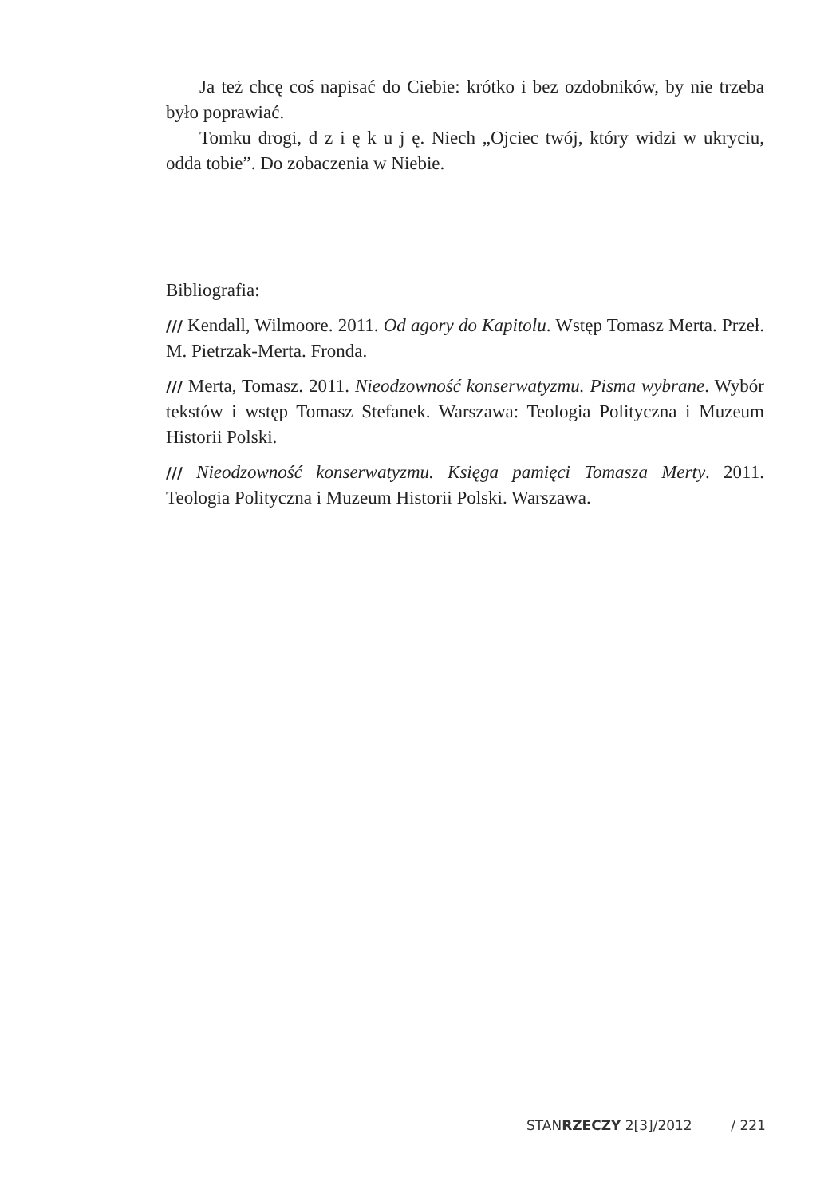Ja też chcę coś napisać do Ciebie: krótko i bez ozdobników, by nie trzeba było poprawiać.
Tomku drogi, d z i ę k u j ę. Niech „Ojciec twój, który widzi w ukryciu, odda tobie”. Do zobaczenia w Niebie.
Bibliografia:
/// Kendall, Wilmoore. 2011. Od agory do Kapitolu. Wstęp Tomasz Merta. Przeł. M. Pietrzak-Merta. Fronda.
/// Merta, Tomasz. 2011. Nieodzowność konserwatyzmu. Pisma wybrane. Wybór tekstów i wstęp Tomasz Stefanek. Warszawa: Teologia Polityczna i Muzeum Historii Polski.
/// Nieodzowność konserwatyzmu. Księga pamięci Tomasza Merty. 2011. Teologia Polityczna i Muzeum Historii Polski. Warszawa.
STANRZECZY 2[3]/2012 / 221